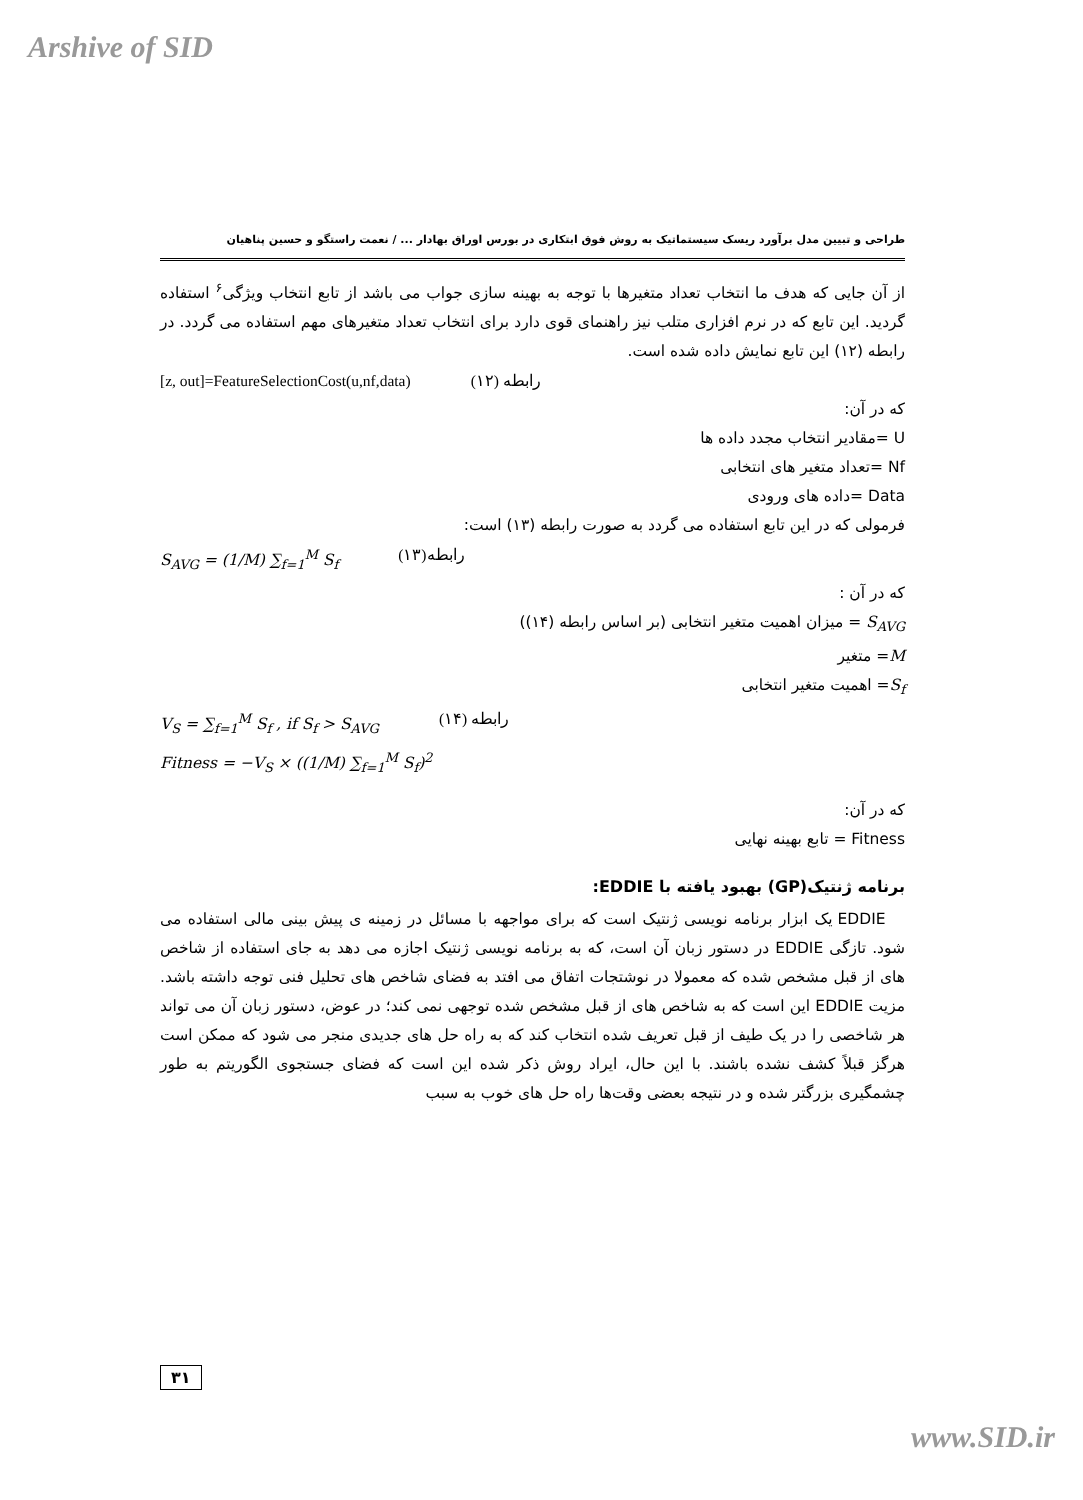Arshive of SID
طراحی و تبیین مدل برآورد ریسک سیستماتیک به روش فوق ابتکاری در بورس اوراق بهادار ... / نعمت راستگو و حسین پناهیان
از آن جایی که هدف ما انتخاب تعداد متغیرها با توجه به بهینه سازی جواب می باشد از تابع انتخاب ویژگی<sup>۶</sup> استفاده گردید. این تابع که در نرم افزاری متلب نیز راهنمای قوی دارد برای انتخاب تعداد متغیرهای مهم استفاده می گردد. در رابطه (۱۲) این تابع نمایش داده شده است.
[z, out]=FeatureSelectionCost(u,nf,data) رابطه (۱۲)
که در آن:
U =مقادیر انتخاب مجدد داده ها
Nf =تعداد متغیر های انتخابی
Data =داده های ورودی
فرمولی که در این تابع استفاده می گردد به صورت رابطه (۱۳) است:
S<sub>AVG</sub> = (1/M) ∑<sub>f=1</sub><sup>M</sup> S<sub>f</sub> رابطه(۱۳)
که در آن :
S<sub>AVG</sub> = میزان اهمیت متغیر انتخابی (بر اساس رابطه (۱۴))
M= متغیر
S<sub>f</sub>= اهمیت متغیر انتخابی
V<sub>S</sub> = ∑<sub>f=1</sub><sup>M</sup> S<sub>f</sub> , if S<sub>f</sub> > S<sub>AVG</sub> رابطه (۱۴)
Fitness = −V<sub>S</sub> × ((1/M) ∑<sub>f=1</sub><sup>M</sup> S<sub>f</sub>)<sup>2</sup>
که در آن:
Fitness = تابع بهینه نهایی
برنامه ژنتیک(GP) بهبود یافته با EDDIE:
EDDIE یک ابزار برنامه نویسی ژنتیک است که برای مواجهه با مسائل در زمینه ی پیش بینی مالی استفاده می شود. تازگی EDDIE در دستور زبان آن است، که به برنامه نویسی ژنتیک اجازه می دهد به جای استفاده از شاخص های از قبل مشخص شده که معمولا در نوشتجات اتفاق می افتد به فضای شاخص های تحلیل فنی توجه داشته باشد. مزیت EDDIE این است که به شاخص های از قبل مشخص شده توجهی نمی کند؛ در عوض، دستور زبان آن می تواند هر شاخصی را در یک طیف از قبل تعریف شده انتخاب کند که به راه حل های جدیدی منجر می شود که ممکن است هرگز قبلاً کشف نشده باشند. با این حال، ایراد روش ذکر شده این است که فضای جستجوی الگوریتم به طور چشمگیری بزرگتر شده و در نتیجه بعضی وقت‌ها راه حل های خوب به سبب
۳۱
www.SID.ir